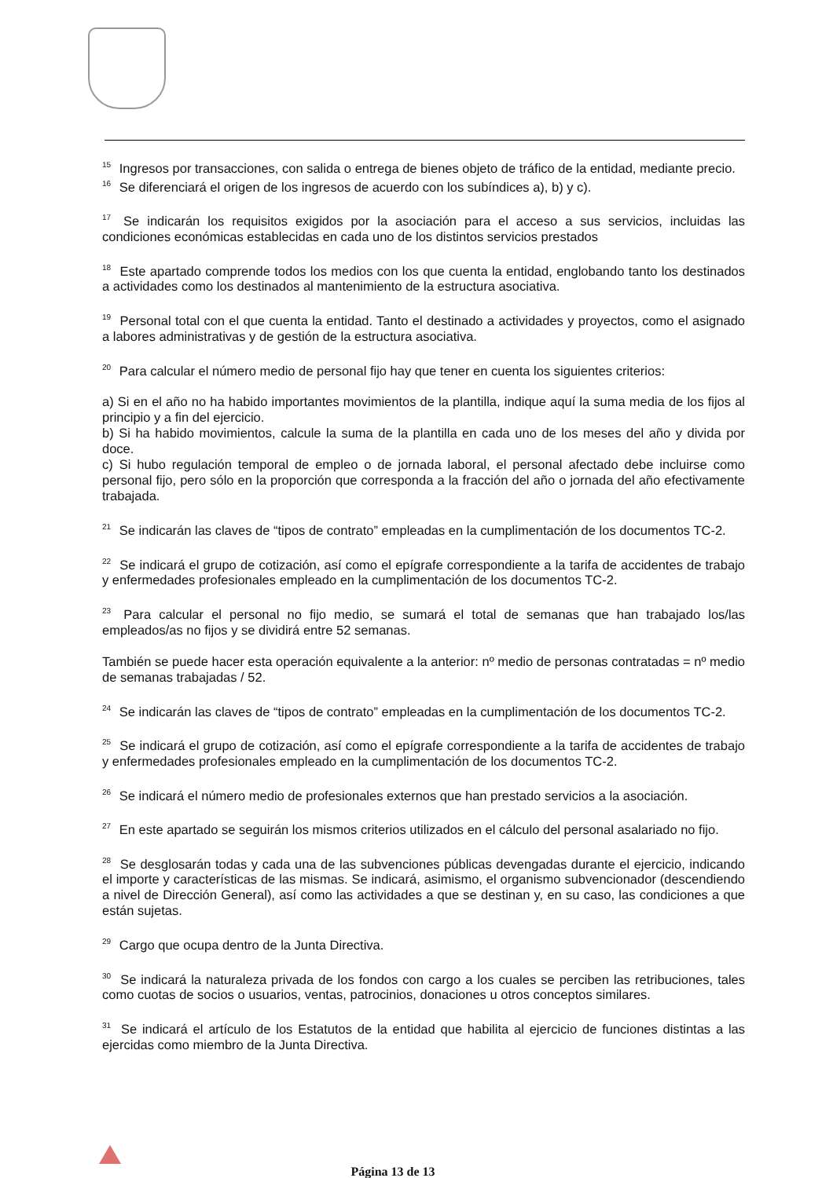<sup>15</sup> Ingresos por transacciones, con salida o entrega de bienes objeto de tráfico de la entidad, mediante precio.
<sup>16</sup> Se diferenciará el origen de los ingresos de acuerdo con los subíndices a), b) y c).
<sup>17</sup> Se indicarán los requisitos exigidos por la asociación para el acceso a sus servicios, incluidas las condiciones económicas establecidas en cada uno de los distintos servicios prestados
<sup>18</sup> Este apartado comprende todos los medios con los que cuenta la entidad, englobando tanto los destinados a actividades como los destinados al mantenimiento de la estructura asociativa.
<sup>19</sup> Personal total con el que cuenta la entidad. Tanto el destinado a actividades y proyectos, como el asignado a labores administrativas y de gestión de la estructura asociativa.
<sup>20</sup> Para calcular el número medio de personal fijo hay que tener en cuenta los siguientes criterios:
a) Si en el año no ha habido importantes movimientos de la plantilla, indique aquí la suma media de los fijos al principio y a fin del ejercicio.
b) Si ha habido movimientos, calcule la suma de la plantilla en cada uno de los meses del año y divida por doce.
c) Si hubo regulación temporal de empleo o de jornada laboral, el personal afectado debe incluirse como personal fijo, pero sólo en la proporción que corresponda a la fracción del año o jornada del año efectivamente trabajada.
<sup>21</sup> Se indicarán las claves de “tipos de contrato” empleadas en la cumplimentación de los documentos TC-2.
<sup>22</sup> Se indicará el grupo de cotización, así como el epígrafe correspondiente a la tarifa de accidentes de trabajo y enfermedades profesionales empleado en la cumplimentación de los documentos TC-2.
<sup>23</sup> Para calcular el personal no fijo medio, se sumará el total de semanas que han trabajado los/las empleados/as no fijos y se dividirá entre 52 semanas.
También se puede hacer esta operación equivalente a la anterior: nº medio de personas contratadas = nº medio de semanas trabajadas / 52.
<sup>24</sup> Se indicarán las claves de “tipos de contrato” empleadas en la cumplimentación de los documentos TC-2.
<sup>25</sup> Se indicará el grupo de cotización, así como el epígrafe correspondiente a la tarifa de accidentes de trabajo y enfermedades profesionales empleado en la cumplimentación de los documentos TC-2.
<sup>26</sup> Se indicará el número medio de profesionales externos que han prestado servicios a la asociación.
<sup>27</sup> En este apartado se seguirán los mismos criterios utilizados en el cálculo del personal asalariado no fijo.
<sup>28</sup> Se desglosarán todas y cada una de las subvenciones públicas devengadas durante el ejercicio, indicando el importe y características de las mismas. Se indicará, asimismo, el organismo subvencionador (descendiendo a nivel de Dirección General), así como las actividades a que se destinan y, en su caso, las condiciones a que están sujetas.
<sup>29</sup> Cargo que ocupa dentro de la Junta Directiva.
<sup>30</sup> Se indicará la naturaleza privada de los fondos con cargo a los cuales se perciben las retribuciones, tales como cuotas de socios o usuarios, ventas, patrocinios, donaciones u otros conceptos similares.
<sup>31</sup> Se indicará el artículo de los Estatutos de la entidad que habilita al ejercicio de funciones distintas a las ejercidas como miembro de la Junta Directiva.
Página 13 de 13